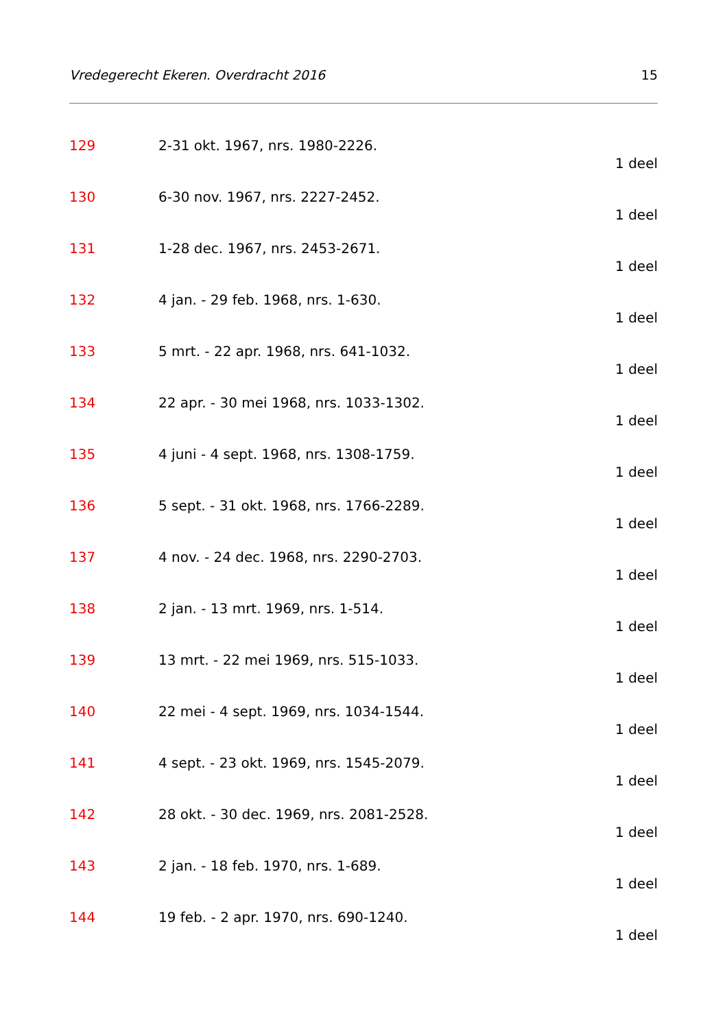Vredegerecht Ekeren. Overdracht 2016 15
129 2-31 okt. 1967, nrs. 1980-2226.
1 deel
130 6-30 nov. 1967, nrs. 2227-2452.
1 deel
131 1-28 dec. 1967, nrs. 2453-2671.
1 deel
132 4 jan. - 29 feb. 1968, nrs. 1-630.
1 deel
133 5 mrt. - 22 apr. 1968, nrs. 641-1032.
1 deel
134 22 apr. - 30 mei 1968, nrs. 1033-1302.
1 deel
135 4 juni - 4 sept. 1968, nrs. 1308-1759.
1 deel
136 5 sept. - 31 okt. 1968, nrs. 1766-2289.
1 deel
137 4 nov. - 24 dec. 1968, nrs. 2290-2703.
1 deel
138 2 jan. - 13 mrt. 1969, nrs. 1-514.
1 deel
139 13 mrt. - 22 mei 1969, nrs. 515-1033.
1 deel
140 22 mei - 4 sept. 1969, nrs. 1034-1544.
1 deel
141 4 sept. - 23 okt. 1969, nrs. 1545-2079.
1 deel
142 28 okt. - 30 dec. 1969, nrs. 2081-2528.
1 deel
143 2 jan. - 18 feb. 1970, nrs. 1-689.
1 deel
144 19 feb. - 2 apr. 1970, nrs. 690-1240.
1 deel